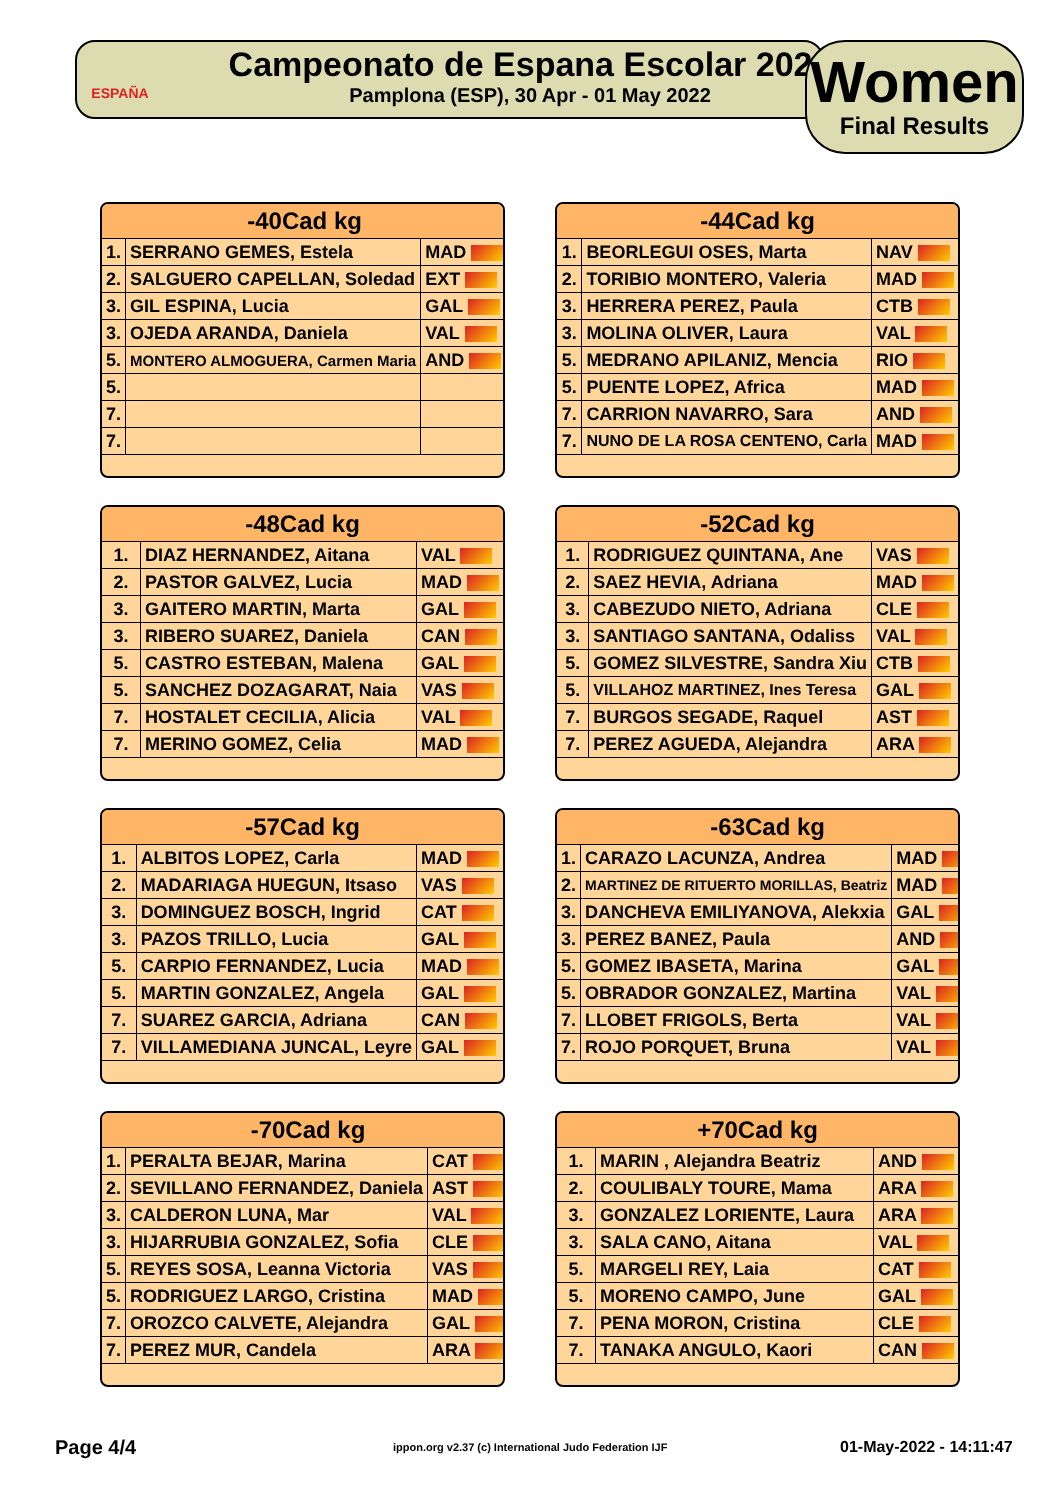ESPAÑA
Campeonato de Espana Escolar 2022
Pamplona (ESP), 30 Apr - 01 May 2022
Women
Final Results
| -40Cad kg | | |
| --- | --- | --- |
| 1. | SERRANO GEMES, Estela | MAD |
| 2. | SALGUERO CAPELLAN, Soledad | EXT |
| 3. | GIL ESPINA, Lucia | GAL |
| 3. | OJEDA ARANDA, Daniela | VAL |
| 5. | MONTERO ALMOGUERA, Carmen Maria | AND |
| 5. | | |
| 7. | | |
| 7. | | |
| -44Cad kg | | |
| --- | --- | --- |
| 1. | BEORLEGUI OSES, Marta | NAV |
| 2. | TORIBIO MONTERO, Valeria | MAD |
| 3. | HERRERA PEREZ, Paula | CTB |
| 3. | MOLINA OLIVER, Laura | VAL |
| 5. | MEDRANO APILANIZ, Mencia | RIO |
| 5. | PUENTE LOPEZ, Africa | MAD |
| 7. | CARRION NAVARRO, Sara | AND |
| 7. | NUNO DE LA ROSA CENTENO, Carla | MAD |
| -48Cad kg | | |
| --- | --- | --- |
| 1. | DIAZ HERNANDEZ, Aitana | VAL |
| 2. | PASTOR GALVEZ, Lucia | MAD |
| 3. | GAITERO MARTIN, Marta | GAL |
| 3. | RIBERO SUAREZ, Daniela | CAN |
| 5. | CASTRO ESTEBAN, Malena | GAL |
| 5. | SANCHEZ DOZAGARAT, Naia | VAS |
| 7. | HOSTALET CECILIA, Alicia | VAL |
| 7. | MERINO GOMEZ, Celia | MAD |
| -52Cad kg | | |
| --- | --- | --- |
| 1. | RODRIGUEZ QUINTANA, Ane | VAS |
| 2. | SAEZ HEVIA, Adriana | MAD |
| 3. | CABEZUDO NIETO, Adriana | CLE |
| 3. | SANTIAGO SANTANA, Odaliss | VAL |
| 5. | GOMEZ SILVESTRE, Sandra Xiu | CTB |
| 5. | VILLAHOZ MARTINEZ, Ines Teresa | GAL |
| 7. | BURGOS SEGADE, Raquel | AST |
| 7. | PEREZ AGUEDA, Alejandra | ARA |
| -57Cad kg | | |
| --- | --- | --- |
| 1. | ALBITOS LOPEZ, Carla | MAD |
| 2. | MADARIAGA HUEGUN, Itsaso | VAS |
| 3. | DOMINGUEZ BOSCH, Ingrid | CAT |
| 3. | PAZOS TRILLO, Lucia | GAL |
| 5. | CARPIO FERNANDEZ, Lucia | MAD |
| 5. | MARTIN GONZALEZ, Angela | GAL |
| 7. | SUAREZ GARCIA, Adriana | CAN |
| 7. | VILLAMEDIANA JUNCAL, Leyre | GAL |
| -63Cad kg | | |
| --- | --- | --- |
| 1. | CARAZO LACUNZA, Andrea | MAD |
| 2. | MARTINEZ DE RITUERTO MORILLAS, Beatriz | MAD |
| 3. | DANCHEVA EMILIYANOVA, Alekxia | GAL |
| 3. | PEREZ BANEZ, Paula | AND |
| 5. | GOMEZ IBASETA, Marina | GAL |
| 5. | OBRADOR GONZALEZ, Martina | VAL |
| 7. | LLOBET FRIGOLS, Berta | VAL |
| 7. | ROJO PORQUET, Bruna | VAL |
| -70Cad kg | | |
| --- | --- | --- |
| 1. | PERALTA BEJAR, Marina | CAT |
| 2. | SEVILLANO FERNANDEZ, Daniela | AST |
| 3. | CALDERON LUNA, Mar | VAL |
| 3. | HIJARRUBIA GONZALEZ, Sofia | CLE |
| 5. | REYES SOSA, Leanna Victoria | VAS |
| 5. | RODRIGUEZ LARGO, Cristina | MAD |
| 7. | OROZCO CALVETE, Alejandra | GAL |
| 7. | PEREZ MUR, Candela | ARA |
| +70Cad kg | | |
| --- | --- | --- |
| 1. | MARIN , Alejandra Beatriz | AND |
| 2. | COULIBALY TOURE, Mama | ARA |
| 3. | GONZALEZ LORIENTE, Laura | ARA |
| 3. | SALA CANO, Aitana | VAL |
| 5. | MARGELI REY, Laia | CAT |
| 5. | MORENO CAMPO, June | GAL |
| 7. | PENA MORON, Cristina | CLE |
| 7. | TANAKA ANGULO, Kaori | CAN |
Page 4/4
ippon.org v2.37 (c) International Judo Federation IJF
01-May-2022 - 14:11:47